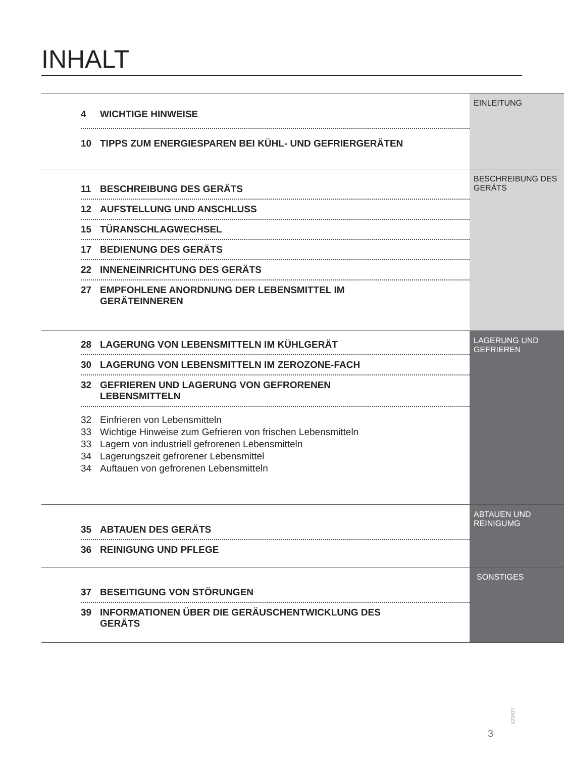INHALT
4 WICHTIGE HINWEISE
10 TIPPS ZUM ENERGIESPAREN BEI KÜHL- UND GEFRIERGERÄTEN
EINLEITUNG
11 BESCHREIBUNG DES GERÄTS
12 AUFSTELLUNG UND ANSCHLUSS
15 TÜRANSCHLAGWECHSEL
17 BEDIENUNG DES GERÄTS
22 INNENEINRICHTUNG DES GERÄTS
27 EMPFOHLENE ANORDNUNG DER LEBENSMITTEL IM
GERÄTEINNEREN
BESCHREIBUNG DES GERÄTS
28 LAGERUNG VON LEBENSMITTELN IM KÜHLGERÄT
30 LAGERUNG VON LEBENSMITTELN IM ZEROZONE-FACH
32 GEFRIEREN UND LAGERUNG VON GEFRORENEN
LEBENSMITTELN
32 Einfrieren von Lebensmitteln
33 Wichtige Hinweise zum Gefrieren von frischen Lebensmitteln
33 Lagern von industriell gefrorenen Lebensmitteln
34 Lagerungszeit gefrorener Lebensmittel
34 Auftauen von gefrorenen Lebensmitteln
LAGERUNG UND GEFRIEREN
35 ABTAUEN DES GERÄTS
36 REINIGUNG UND PFLEGE
ABTAUEN UND REINIGUMG
37 BESEITIGUNG VON STÖRUNGEN
39 INFORMATIONEN ÜBER DIE GERÄUSCHENTWICKLUNG DES
GERÄTS
SONSTIGES
523437
3